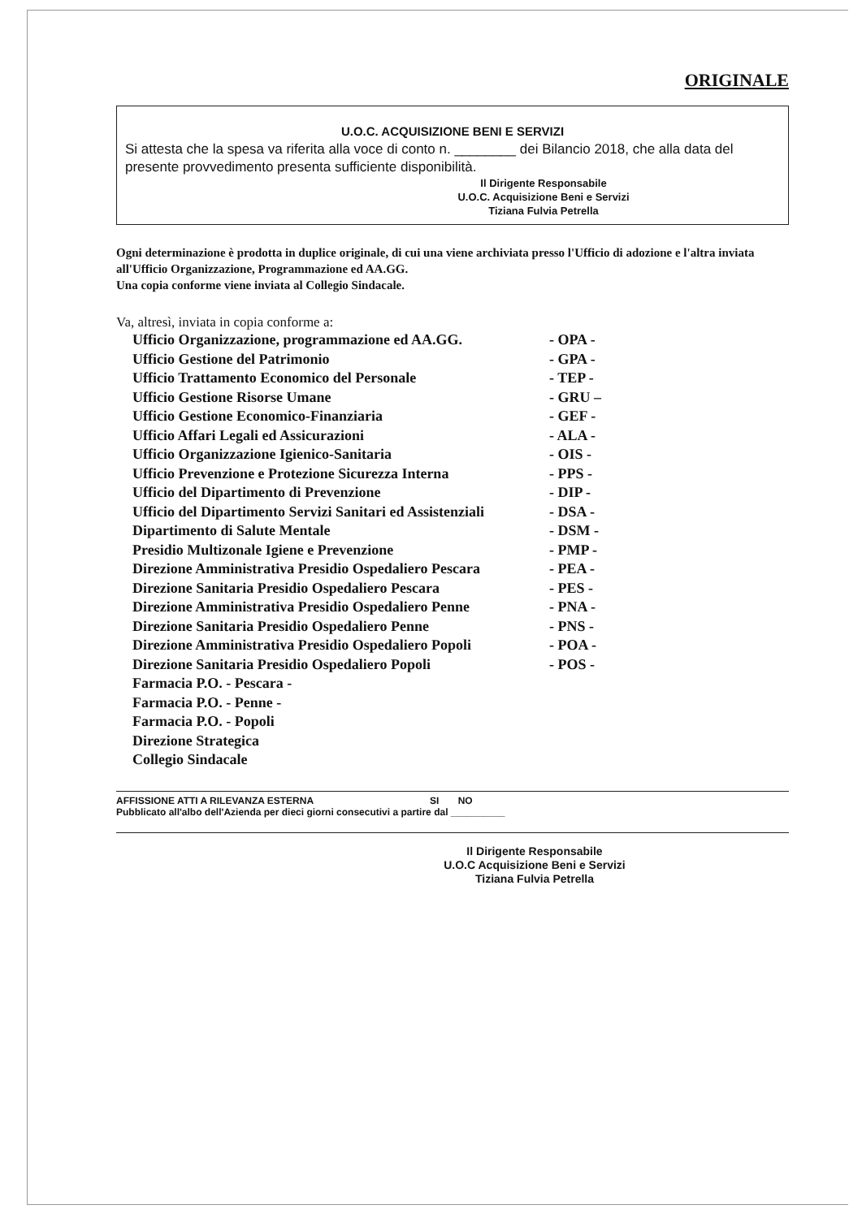ORIGINALE
U.O.C. ACQUISIZIONE BENI E SERVIZI
Si attesta che la spesa va riferita alla voce di conto n. ________ dei Bilancio 2018, che alla data del presente provvedimento presenta sufficiente disponibilità.
Il Dirigente Responsabile
U.O.C. Acquisizione Beni e Servizi
Tiziana Fulvia Petrella
Ogni determinazione è prodotta in duplice originale, di cui una viene archiviata presso l'Ufficio di adozione e l'altra inviata all'Ufficio Organizzazione, Programmazione ed AA.GG.
Una copia conforme viene inviata al Collegio Sindacale.
Va, altresì, inviata in copia conforme a:
| Ufficio Organizzazione, programmazione ed AA.GG. | - OPA - |
| Ufficio Gestione del Patrimonio | - GPA - |
| Ufficio Trattamento Economico del Personale | - TEP - |
| Ufficio Gestione Risorse Umane | - GRU – |
| Ufficio Gestione Economico-Finanziaria | - GEF - |
| Ufficio Affari Legali ed Assicurazioni | - ALA - |
| Ufficio Organizzazione Igienico-Sanitaria | - OIS - |
| Ufficio Prevenzione e Protezione Sicurezza Interna | - PPS - |
| Ufficio del Dipartimento di Prevenzione | - DIP - |
| Ufficio del Dipartimento Servizi Sanitari ed Assistenziali | - DSA - |
| Dipartimento di Salute Mentale | - DSM - |
| Presidio Multizonale Igiene e Prevenzione | - PMP - |
| Direzione Amministrativa Presidio Ospedaliero Pescara | - PEA - |
| Direzione Sanitaria Presidio Ospedaliero Pescara | - PES - |
| Direzione Amministrativa Presidio Ospedaliero Penne | - PNA - |
| Direzione Sanitaria Presidio Ospedaliero Penne | - PNS - |
| Direzione Amministrativa Presidio Ospedaliero Popoli | - POA - |
| Direzione Sanitaria Presidio Ospedaliero Popoli | - POS - |
| Farmacia P.O. - Pescara - | |
| Farmacia P.O. - Penne - | |
| Farmacia P.O. - Popoli | |
| Direzione Strategica | |
| Collegio Sindacale | |
AFFISSIONE ATTI A RILEVANZA ESTERNA SI NO
Pubblicato all'albo dell'Azienda per dieci giorni consecutivi a partire dal __________
Il Dirigente Responsabile
U.O.C Acquisizione Beni e Servizi
Tiziana Fulvia Petrella